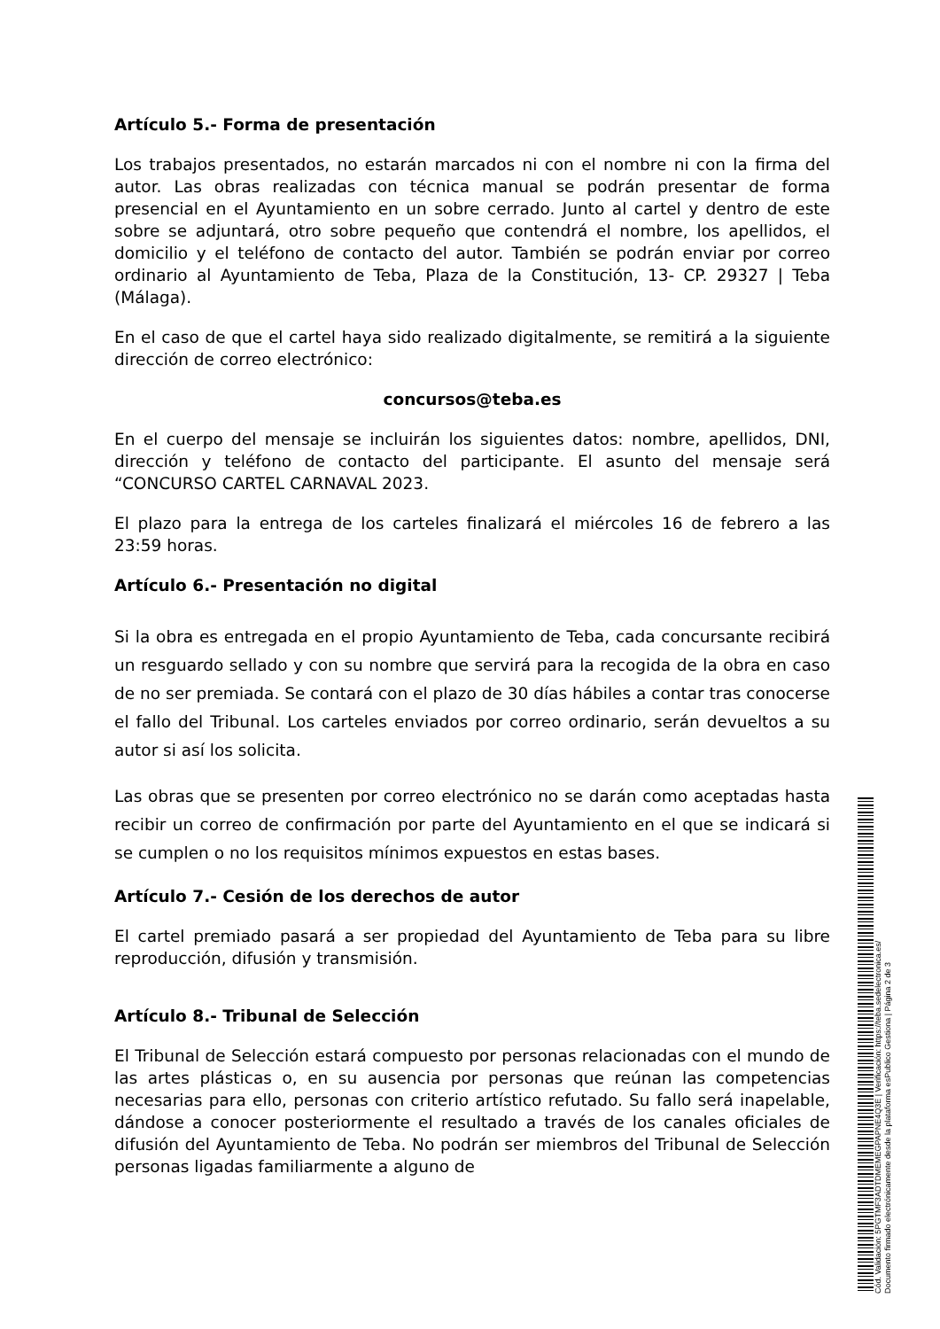Artículo 5.- Forma de presentación
Los trabajos presentados, no estarán marcados ni con el nombre ni con la firma del autor. Las obras realizadas con técnica manual se podrán presentar de forma presencial en el Ayuntamiento en un sobre cerrado. Junto al cartel y dentro de este sobre se adjuntará, otro sobre pequeño que contendrá el nombre, los apellidos, el domicilio y el teléfono de contacto del autor. También se podrán enviar por correo ordinario al Ayuntamiento de Teba, Plaza de la Constitución, 13- CP. 29327 | Teba (Málaga).
En el caso de que el cartel haya sido realizado digitalmente, se remitirá a la siguiente dirección de correo electrónico:
concursos@teba.es
En el cuerpo del mensaje se incluirán los siguientes datos: nombre, apellidos, DNI, dirección y teléfono de contacto del participante. El asunto del mensaje será “CONCURSO CARTEL CARNAVAL 2023.
El plazo para la entrega de los carteles finalizará el miércoles 16 de febrero a las 23:59 horas.
Artículo 6.- Presentación no digital
Si la obra es entregada en el propio Ayuntamiento de Teba, cada concursante recibirá un resguardo sellado y con su nombre que servirá para la recogida de la obra en caso de no ser premiada. Se contará con el plazo de 30 días hábiles a contar tras conocerse el fallo del Tribunal. Los carteles enviados por correo ordinario, serán devueltos a su autor si así los solicita.
Las obras que se presenten por correo electrónico no se darán como aceptadas hasta recibir un correo de confirmación por parte del Ayuntamiento en el que se indicará si se cumplen o no los requisitos mínimos expuestos en estas bases.
Artículo 7.- Cesión de los derechos de autor
El cartel premiado pasará a ser propiedad del Ayuntamiento de Teba para su libre reproducción, difusión y transmisión.
Artículo 8.- Tribunal de Selección
El Tribunal de Selección estará compuesto por personas relacionadas con el mundo de las artes plásticas o, en su ausencia por personas que reúnan las competencias necesarias para ello, personas con criterio artístico refutado. Su fallo será inapelable, dándose a conocer posteriormente el resultado a través de los canales oficiales de difusión del Ayuntamiento de Teba. No podrán ser miembros del Tribunal de Selección personas ligadas familiarmente a alguno de
Cód. Validación: 5PGTMF3ADTDMEMEGPAPNE4Q3E | Verificación: https://teba.sedelectronica.es/
Documento firmado electrónicamente desde la plataforma esPublico Gestiona | Página 2 de 3